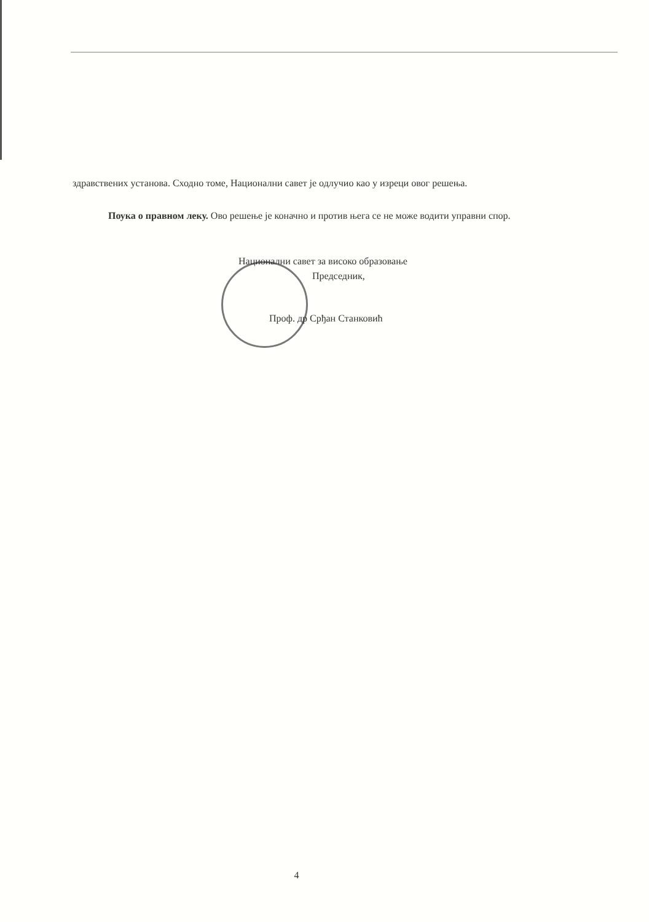здравствених установа. Сходно томе, Национални савет је одлучио као у изреци овог решења.
Поука о правном леку. Ово решење је коначно и против њега се не може водити управни спор.
Национални савет за високо образовање
Председник,
Проф. др Срђан Станковић
4